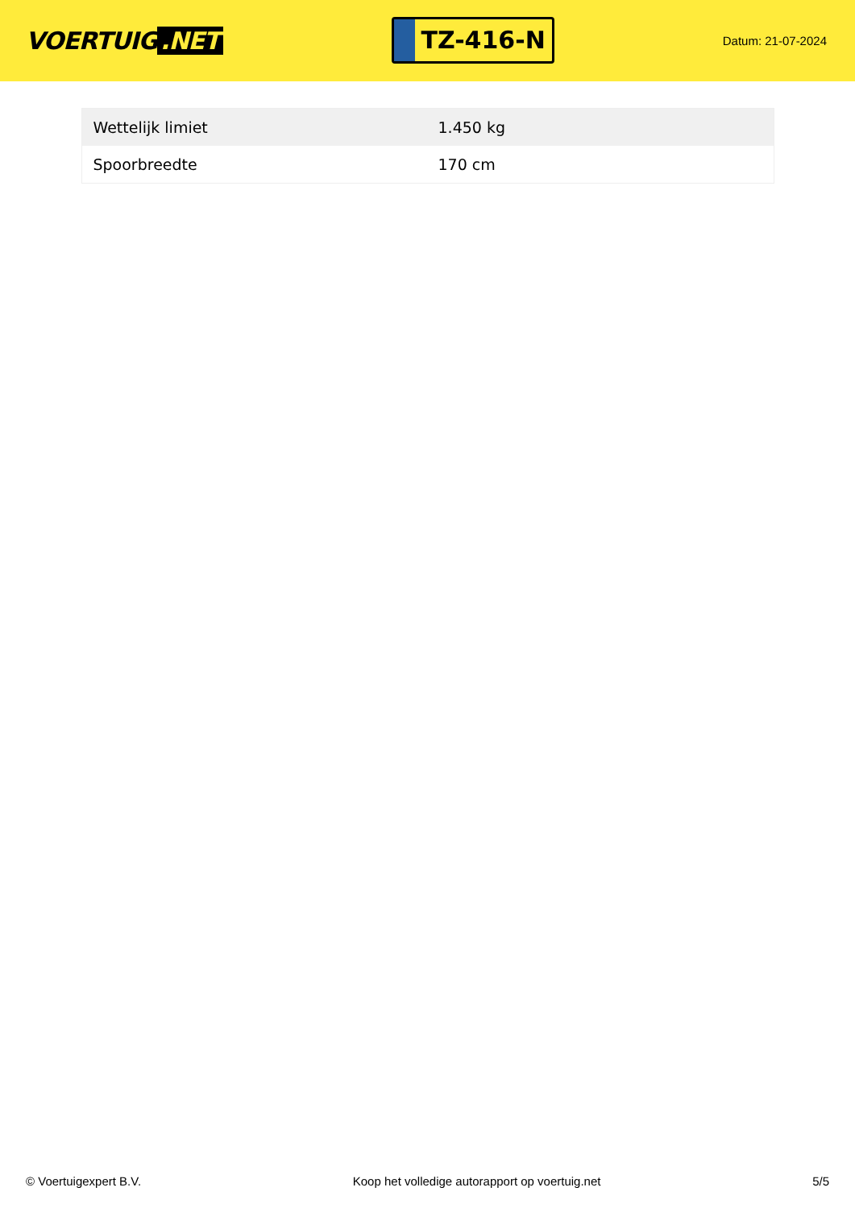VOERTUIG.NET
TZ-416-N
Datum: 21-07-2024
| Wettelijk limiet | 1.450 kg |
| Spoorbreedte | 170 cm |
© Voertuigexpert B.V. Koop het volledige autorapport op voertuig.net 5/5